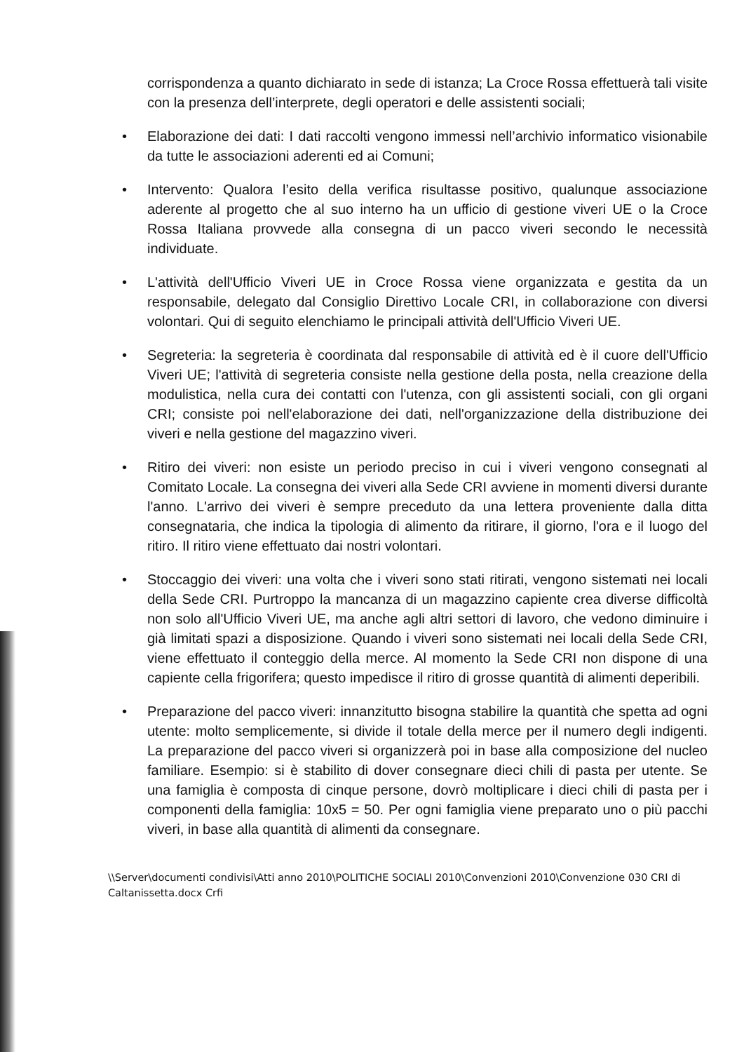corrispondenza a quanto dichiarato in sede di istanza; La Croce Rossa effettuerà tali visite con la presenza dell’interprete, degli operatori e delle assistenti sociali;
• Elaborazione dei dati: I dati raccolti vengono immessi nell’archivio informatico visionabile da tutte le associazioni aderenti ed ai Comuni;
• Intervento: Qualora l’esito della verifica risultasse positivo, qualunque associazione aderente al progetto che al suo interno ha un ufficio di gestione viveri UE o la Croce Rossa Italiana provvede alla consegna di un pacco viveri secondo le necessità individuate.
• L'attività dell'Ufficio Viveri UE in Croce Rossa viene organizzata e gestita da un responsabile, delegato dal Consiglio Direttivo Locale CRI, in collaborazione con diversi volontari. Qui di seguito elenchiamo le principali attività dell'Ufficio Viveri UE.
• Segreteria: la segreteria è coordinata dal responsabile di attività ed è il cuore dell'Ufficio Viveri UE; l'attività di segreteria consiste nella gestione della posta, nella creazione della modulistica, nella cura dei contatti con l'utenza, con gli assistenti sociali, con gli organi CRI; consiste poi nell'elaborazione dei dati, nell'organizzazione della distribuzione dei viveri e nella gestione del magazzino viveri.
• Ritiro dei viveri: non esiste un periodo preciso in cui i viveri vengono consegnati al Comitato Locale. La consegna dei viveri alla Sede CRI avviene in momenti diversi durante l'anno. L'arrivo dei viveri è sempre preceduto da una lettera proveniente dalla ditta consegnataria, che indica la tipologia di alimento da ritirare, il giorno, l'ora e il luogo del ritiro. Il ritiro viene effettuato dai nostri volontari.
• Stoccaggio dei viveri: una volta che i viveri sono stati ritirati, vengono sistemati nei locali della Sede CRI. Purtroppo la mancanza di un magazzino capiente crea diverse difficoltà non solo all'Ufficio Viveri UE, ma anche agli altri settori di lavoro, che vedono diminuire i già limitati spazi a disposizione. Quando i viveri sono sistemati nei locali della Sede CRI, viene effettuato il conteggio della merce. Al momento la Sede CRI non dispone di una capiente cella frigorifera; questo impedisce il ritiro di grosse quantità di alimenti deperibili.
• Preparazione del pacco viveri: innanzitutto bisogna stabilire la quantità che spetta ad ogni utente: molto semplicemente, si divide il totale della merce per il numero degli indigenti. La preparazione del pacco viveri si organizzerà poi in base alla composizione del nucleo familiare. Esempio: si è stabilito di dover consegnare dieci chili di pasta per utente. Se una famiglia è composta di cinque persone, dovrò moltiplicare i dieci chili di pasta per i componenti della famiglia: 10x5 = 50. Per ogni famiglia viene preparato uno o più pacchi viveri, in base alla quantità di alimenti da consegnare.
\\Server\documenti condivisi\Atti anno 2010\POLITICHE SOCIALI 2010\Convenzioni 2010\Convenzione 030 CRI di Caltanissetta.docx Crfi